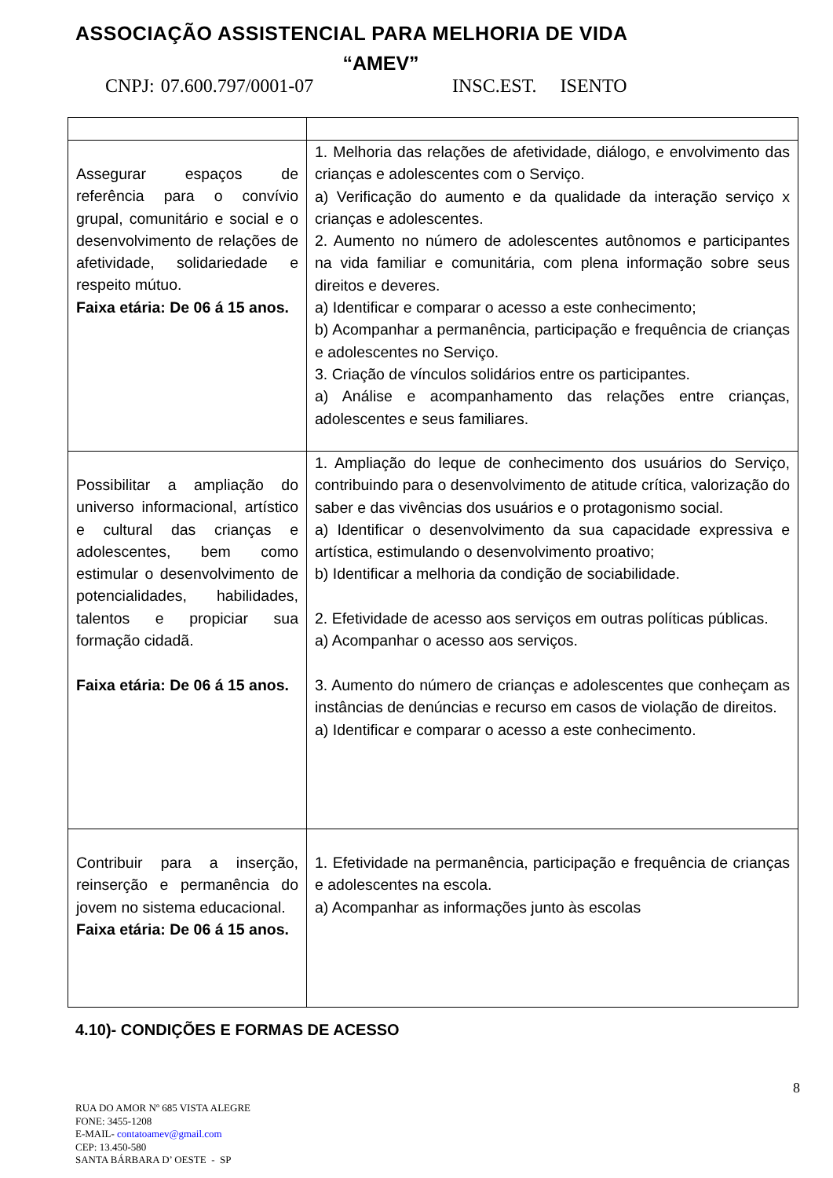ASSOCIAÇÃO ASSISTENCIAL PARA MELHORIA DE VIDA
“AMEV”
CNPJ: 07.600.797/0001-07 INSC.EST. ISENTO
| Assegurar espaços de referência para o convívio grupal, comunitário e social e o desenvolvimento de relações de afetividade, solidariedade e respeito mútuo. Faixa etária: De 06 á 15 anos. | 1. Melhoria das relações de afetividade, diálogo, e envolvimento das crianças e adolescentes com o Serviço. a) Verificação do aumento e da qualidade da interação serviço x crianças e adolescentes. 2. Aumento no número de adolescentes autônomos e participantes na vida familiar e comunitária, com plena informação sobre seus direitos e deveres. a) Identificar e comparar o acesso a este conhecimento; b) Acompanhar a permanência, participação e frequência de crianças e adolescentes no Serviço. 3. Criação de vínculos solidários entre os participantes. a) Análise e acompanhamento das relações entre crianças, adolescentes e seus familiares. |
| Possibilitar a ampliação do universo informacional, artístico e cultural das crianças e adolescentes, bem como estimular o desenvolvimento de potencialidades, habilidades, talentos e propiciar sua formação cidadã. Faixa etária: De 06 á 15 anos. | 1. Ampliação do leque de conhecimento dos usuários do Serviço, contribuindo para o desenvolvimento de atitude crítica, valorização do saber e das vivências dos usuários e o protagonismo social. a) Identificar o desenvolvimento da sua capacidade expressiva e artística, estimulando o desenvolvimento proativo; b) Identificar a melhoria da condição de sociabilidade. 2. Efetividade de acesso aos serviços em outras políticas públicas. a) Acompanhar o acesso aos serviços. 3. Aumento do número de crianças e adolescentes que conheçam as instâncias de denúncias e recurso em casos de violação de direitos. a) Identificar e comparar o acesso a este conhecimento. |
| Contribuir para a inserção, reinserção e permanência do jovem no sistema educacional. Faixa etária: De 06 á 15 anos. | 1. Efetividade na permanência, participação e frequência de crianças e adolescentes na escola. a) Acompanhar as informações junto às escolas |
4.10)- CONDIÇÕES E FORMAS DE ACESSO
8
RUA DO AMOR Nº 685 VISTA ALEGRE
FONE: 3455-1208
E-MAIL- contatoamev@gmail.com
CEP: 13.450-580
SANTA BÁRBARA D’ OESTE - SP